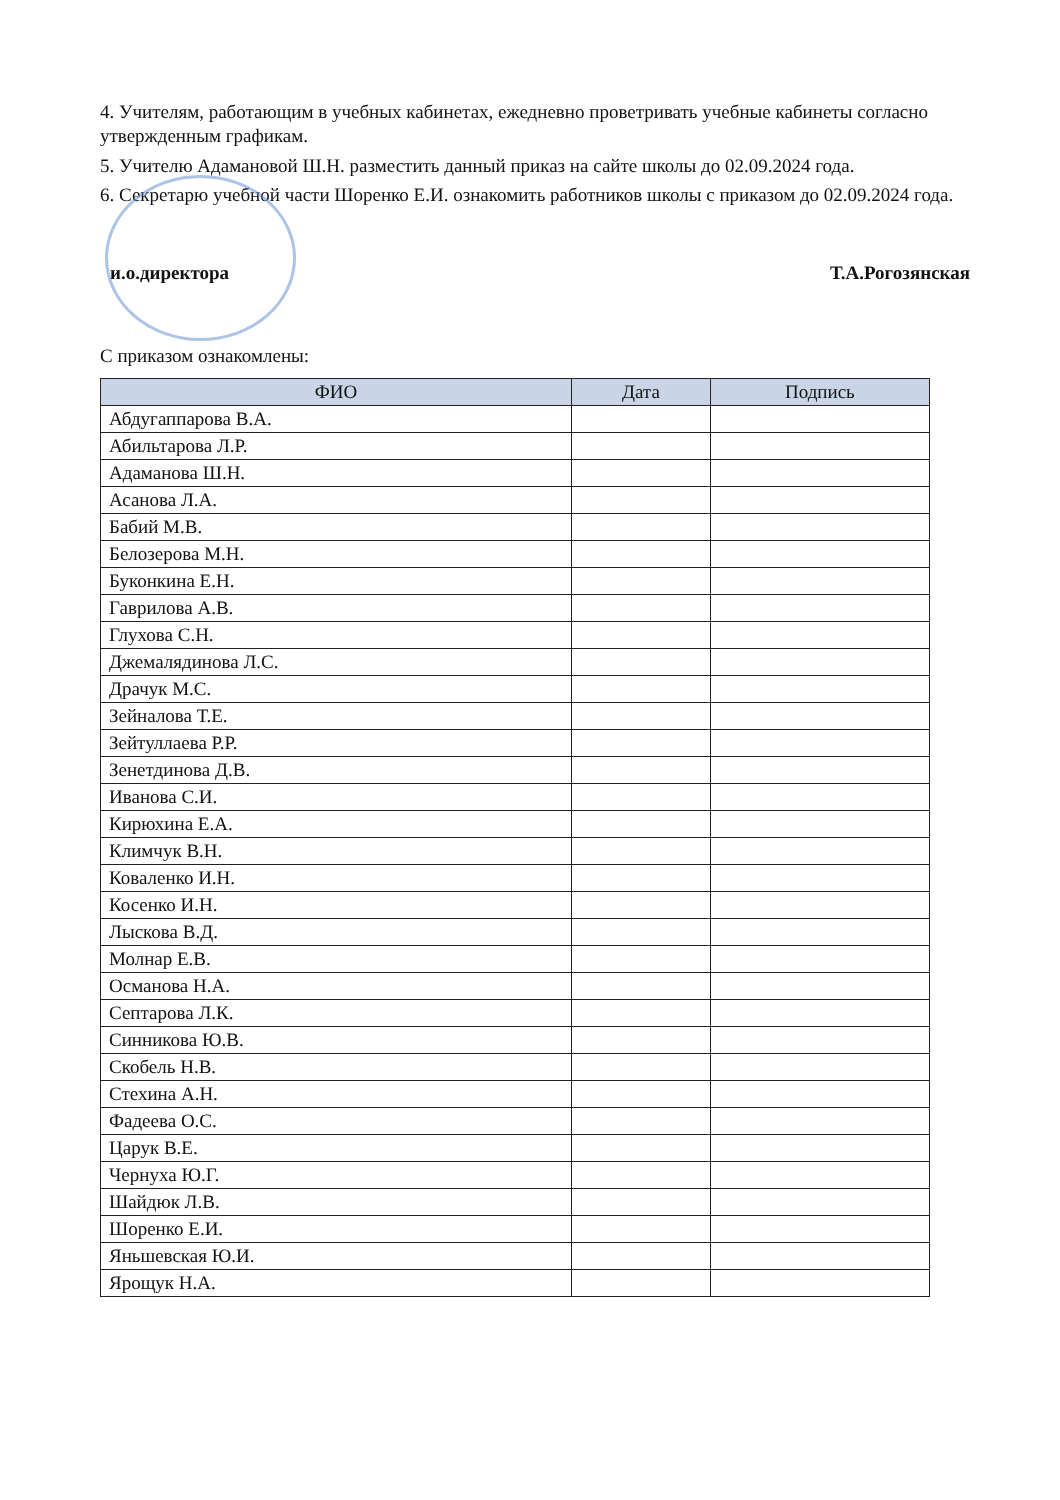4. Учителям, работающим в учебных кабинетах, ежедневно проветривать учебные кабинеты согласно утвержденным графикам.
5. Учителю Адамановой Ш.Н. разместить данный приказ на сайте школы до 02.09.2024 года.
6. Секретарю учебной части Шоренко Е.И. ознакомить работников школы с приказом до 02.09.2024 года.
и.о.директора Т.А.Рогозянская
С приказом ознакомлены:
| ФИО | Дата | Подпись |
| --- | --- | --- |
| Абдугаппарова В.А. | | |
| Абильтарова Л.Р. | | |
| Адаманова Ш.Н. | | |
| Асанова Л.А. | | |
| Бабий М.В. | | |
| Белозерова М.Н. | | |
| Буконкина Е.Н. | | |
| Гаврилова А.В. | | |
| Глухова С.Н. | | |
| Джемалядинова Л.С. | | |
| Драчук М.С. | | |
| Зейналова Т.Е. | | |
| Зейтуллаева Р.Р. | | |
| Зенетдинова Д.В. | | |
| Иванова С.И. | | |
| Кирюхина Е.А. | | |
| Климчук В.Н. | | |
| Коваленко И.Н. | | |
| Косенко И.Н. | | |
| Лыскова В.Д. | | |
| Молнар Е.В. | | |
| Османова Н.А. | | |
| Септарова Л.К. | | |
| Синникова Ю.В. | | |
| Скобель Н.В. | | |
| Стехина А.Н. | | |
| Фадеева О.С. | | |
| Царук В.Е. | | |
| Чернуха Ю.Г. | | |
| Шайдюк Л.В. | | |
| Шоренко Е.И. | | |
| Яньшевская Ю.И. | | |
| Ярощук Н.А. | | |